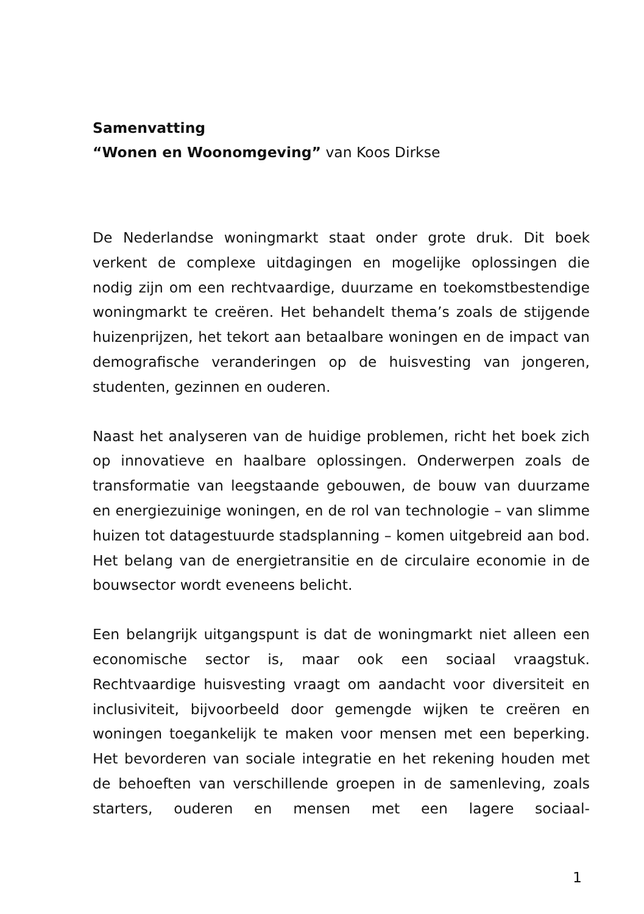Samenvatting
“Wonen en Woonomgeving” van Koos Dirkse
De Nederlandse woningmarkt staat onder grote druk. Dit boek verkent de complexe uitdagingen en mogelijke oplossingen die nodig zijn om een rechtvaardige, duurzame en toekomstbestendige woningmarkt te creëren. Het behandelt thema’s zoals de stijgende huizenprijzen, het tekort aan betaalbare woningen en de impact van demografische veranderingen op de huisvesting van jongeren, studenten, gezinnen en ouderen.
Naast het analyseren van de huidige problemen, richt het boek zich op innovatieve en haalbare oplossingen. Onderwerpen zoals de transformatie van leegstaande gebouwen, de bouw van duurzame en energiezuinige woningen, en de rol van technologie – van slimme huizen tot datagestuurde stadsplanning – komen uitgebreid aan bod. Het belang van de energietransitie en de circulaire economie in de bouwsector wordt eveneens belicht.
Een belangrijk uitgangspunt is dat de woningmarkt niet alleen een economische sector is, maar ook een sociaal vraagstuk. Rechtvaardige huisvesting vraagt om aandacht voor diversiteit en inclusiviteit, bijvoorbeeld door gemengde wijken te creëren en woningen toegankelijk te maken voor mensen met een beperking. Het bevorderen van sociale integratie en het rekening houden met de behoeften van verschillende groepen in de samenleving, zoals starters, ouderen en mensen met een lagere sociaal-
1